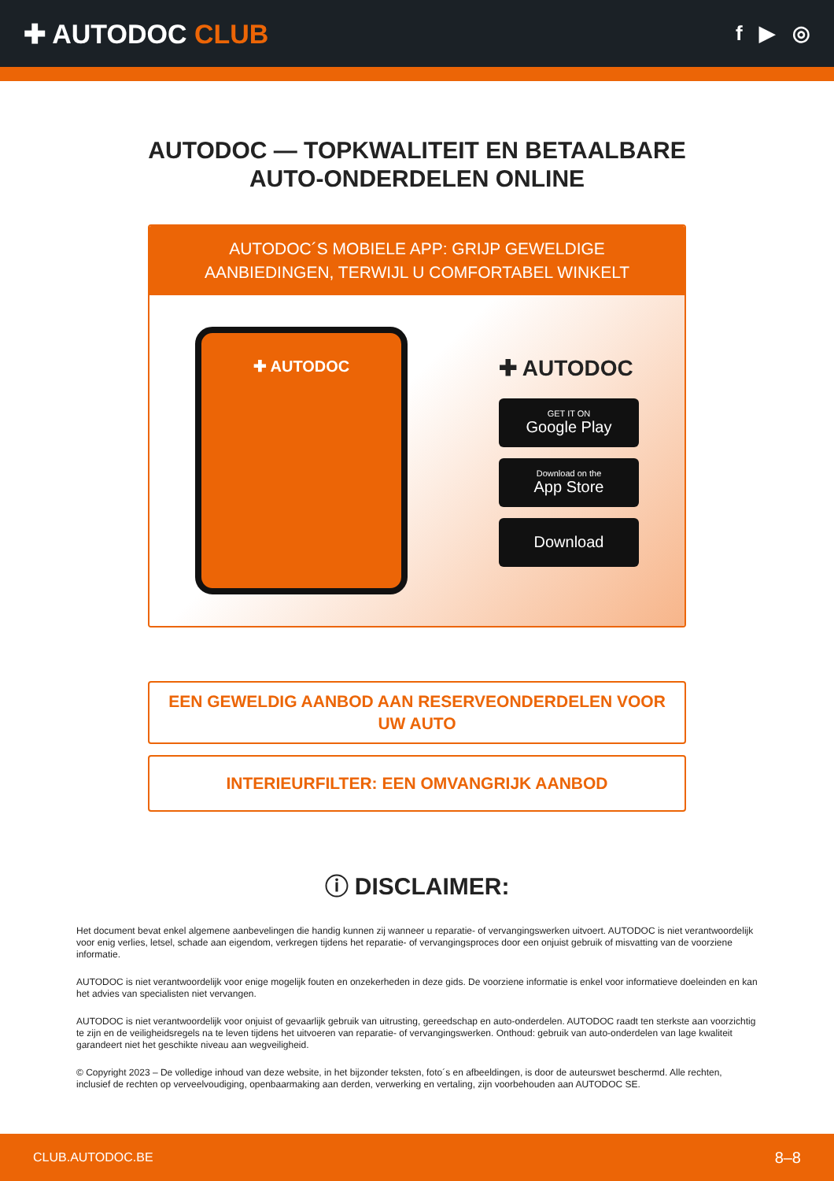✚ AUTODOC CLUB
f ▶ ◎
AUTODOC — TOPKWALITEIT EN BETAALBARE AUTO-ONDERDELEN ONLINE
AUTODOC´S MOBIELE APP: GRIJP GEWELDIGE AANBIEDINGEN, TERWIJL U COMFORTABEL WINKELT
✚ AUTODOC
✚ AUTODOC
GET IT ON
Google Play
Download on the
App Store
Download
EEN GEWELDIG AANBOD AAN RESERVEONDERDELEN VOOR UW AUTO
INTERIEURFILTER: EEN OMVANGRIJK AANBOD
ⓘ DISCLAIMER:
Het document bevat enkel algemene aanbevelingen die handig kunnen zij wanneer u reparatie- of vervangingswerken uitvoert. AUTODOC is niet verantwoordelijk voor enig verlies, letsel, schade aan eigendom, verkregen tijdens het reparatie- of vervangingsproces door een onjuist gebruik of misvatting van de voorziene informatie.
AUTODOC is niet verantwoordelijk voor enige mogelijk fouten en onzekerheden in deze gids. De voorziene informatie is enkel voor informatieve doeleinden en kan het advies van specialisten niet vervangen.
AUTODOC is niet verantwoordelijk voor onjuist of gevaarlijk gebruik van uitrusting, gereedschap en auto-onderdelen. AUTODOC raadt ten sterkste aan voorzichtig te zijn en de veiligheidsregels na te leven tijdens het uitvoeren van reparatie- of vervangingswerken. Onthoud: gebruik van auto-onderdelen van lage kwaliteit garandeert niet het geschikte niveau aan wegveiligheid.
© Copyright 2023 – De volledige inhoud van deze website, in het bijzonder teksten, foto´s en afbeeldingen, is door de auteurswet beschermd. Alle rechten, inclusief de rechten op verveelvoudiging, openbaarmaking aan derden, verwerking en vertaling, zijn voorbehouden aan AUTODOC SE.
CLUB.AUTODOC.BE 8–8